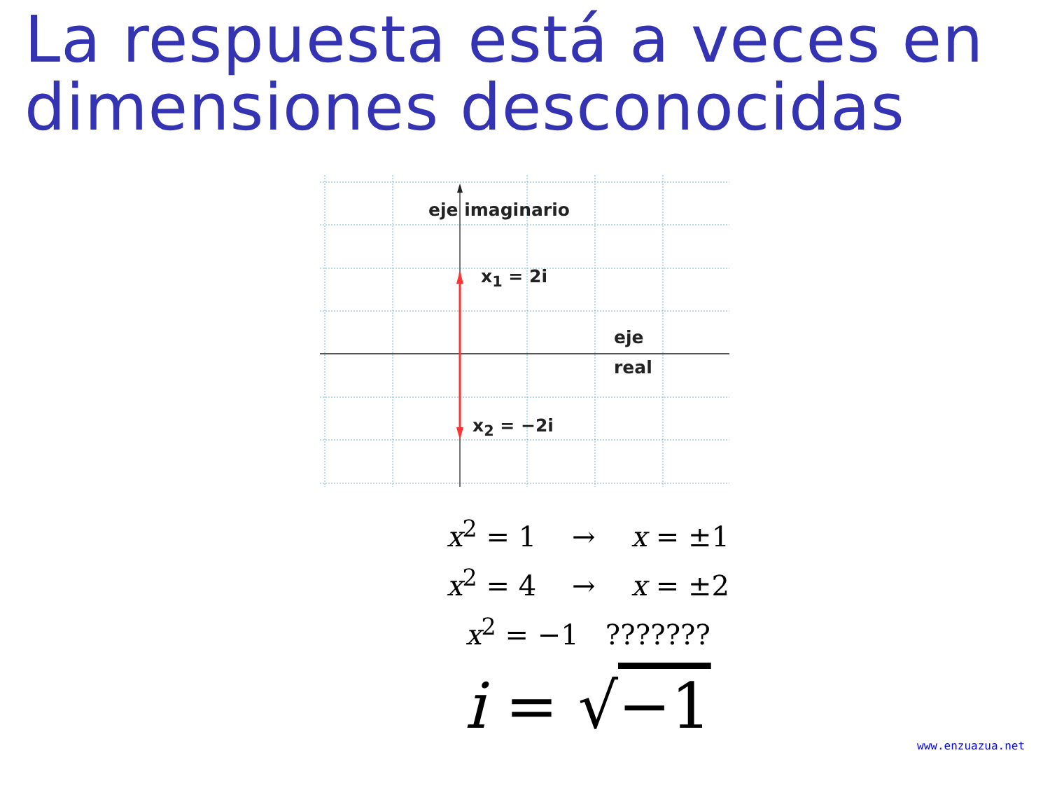La respuesta está a veces en dimensiones desconocidas
eje imaginario
x<sub>1</sub> = 2i
eje
real
x<sub>2</sub> = −2i
x<sup>2</sup> = 1 → x = ±1
x<sup>2</sup> = 4 → x = ±2
x<sup>2</sup> = −1 ???????
i = √−1
www.enzuazua.net